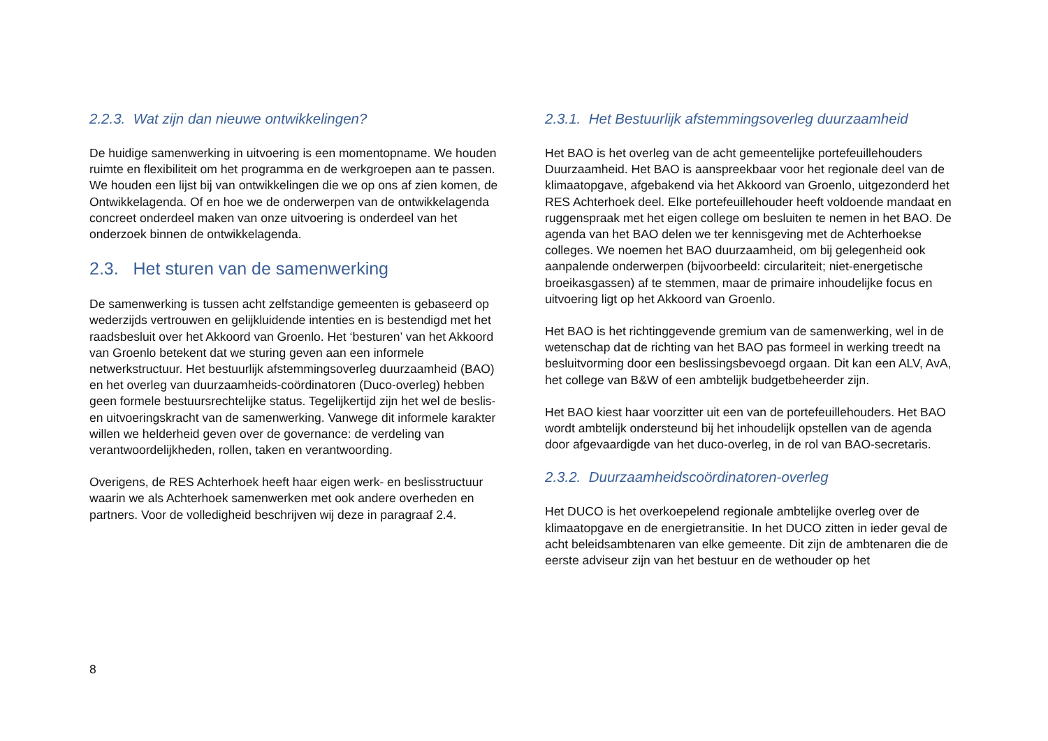2.2.3. Wat zijn dan nieuwe ontwikkelingen?
De huidige samenwerking in uitvoering is een momentopname. We houden ruimte en flexibiliteit om het programma en de werkgroepen aan te passen. We houden een lijst bij van ontwikkelingen die we op ons af zien komen, de Ontwikkelagenda. Of en hoe we de onderwerpen van de ontwikkelagenda concreet onderdeel maken van onze uitvoering is onderdeel van het onderzoek binnen de ontwikkelagenda.
2.3. Het sturen van de samenwerking
De samenwerking is tussen acht zelfstandige gemeenten is gebaseerd op wederzijds vertrouwen en gelijkluidende intenties en is bestendigd met het raadsbesluit over het Akkoord van Groenlo. Het ‘besturen’ van het Akkoord van Groenlo betekent dat we sturing geven aan een informele netwerkstructuur. Het bestuurlijk afstemmingsoverleg duurzaamheid (BAO) en het overleg van duurzaamheids-coördinatoren (Duco-overleg) hebben geen formele bestuursrechtelijke status. Tegelijkertijd zijn het wel de beslis- en uitvoeringskracht van de samenwerking. Vanwege dit informele karakter willen we helderheid geven over de governance: de verdeling van verantwoordelijkheden, rollen, taken en verantwoording.
Overigens, de RES Achterhoek heeft haar eigen werk- en beslisstructuur waarin we als Achterhoek samenwerken met ook andere overheden en partners. Voor de volledigheid beschrijven wij deze in paragraaf 2.4.
2.3.1. Het Bestuurlijk afstemmingsoverleg duurzaamheid
Het BAO is het overleg van de acht gemeentelijke portefeuillehouders Duurzaamheid. Het BAO is aanspreekbaar voor het regionale deel van de klimaatopgave, afgebakend via het Akkoord van Groenlo, uitgezonderd het RES Achterhoek deel. Elke portefeuillehouder heeft voldoende mandaat en ruggenspraak met het eigen college om besluiten te nemen in het BAO. De agenda van het BAO delen we ter kennisgeving met de Achterhoekse colleges. We noemen het BAO duurzaamheid, om bij gelegenheid ook aanpalende onderwerpen (bijvoorbeeld: circulariteit; niet-energetische broeikasgassen) af te stemmen, maar de primaire inhoudelijke focus en uitvoering ligt op het Akkoord van Groenlo.
Het BAO is het richtinggevende gremium van de samenwerking, wel in de wetenschap dat de richting van het BAO pas formeel in werking treedt na besluitvorming door een beslissingsbevoegd orgaan. Dit kan een ALV, AvA, het college van B&W of een ambtelijk budgetbeheerder zijn.
Het BAO kiest haar voorzitter uit een van de portefeuillehouders. Het BAO wordt ambtelijk ondersteund bij het inhoudelijk opstellen van de agenda door afgevaardigde van het duco-overleg, in de rol van BAO-secretaris.
2.3.2. Duurzaamheidscoördinatoren-overleg
Het DUCO is het overkoepelend regionale ambtelijke overleg over de klimaatopgave en de energietransitie. In het DUCO zitten in ieder geval de acht beleidsambtenaren van elke gemeente. Dit zijn de ambtenaren die de eerste adviseur zijn van het bestuur en de wethouder op het
8